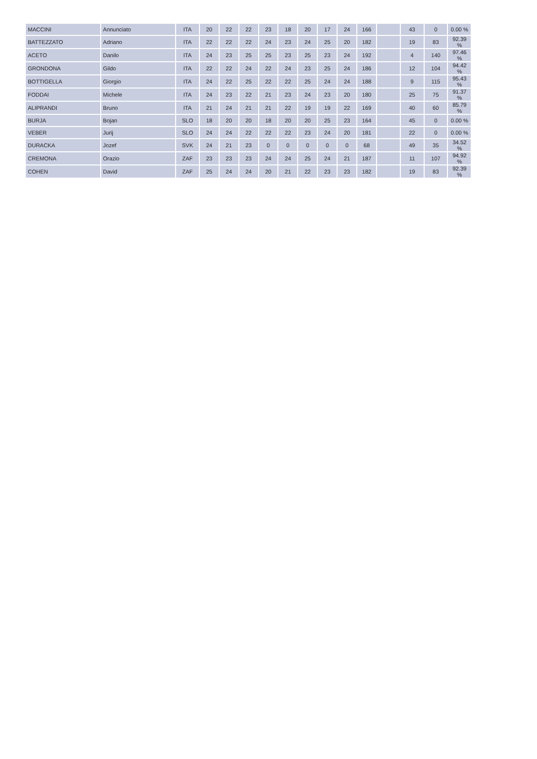| MACCINI | Annunciato | ITA | 20 | 22 | 22 | 23 | 18 | 20 | 17 | 24 | 166 | | 43 | 0 | 0.00 % |
| BATTEZZATO | Adriano | ITA | 22 | 22 | 22 | 24 | 23 | 24 | 25 | 20 | 182 | | 19 | 83 | 92.39 % |
| ACETO | Danilo | ITA | 24 | 23 | 25 | 25 | 23 | 25 | 23 | 24 | 192 | | 4 | 140 | 97.46 % |
| GRONDONA | Gildo | ITA | 22 | 22 | 24 | 22 | 24 | 23 | 25 | 24 | 186 | | 12 | 104 | 94.42 % |
| BOTTIGELLA | Giorgio | ITA | 24 | 22 | 25 | 22 | 22 | 25 | 24 | 24 | 188 | | 9 | 115 | 95.43 % |
| FODDAI | Michele | ITA | 24 | 23 | 22 | 21 | 23 | 24 | 23 | 20 | 180 | | 25 | 75 | 91.37 % |
| ALIPRANDI | Bruno | ITA | 21 | 24 | 21 | 21 | 22 | 19 | 19 | 22 | 169 | | 40 | 60 | 85.79 % |
| BURJA | Bojan | SLO | 18 | 20 | 20 | 18 | 20 | 20 | 25 | 23 | 164 | | 45 | 0 | 0.00 % |
| VEBER | Jurij | SLO | 24 | 24 | 22 | 22 | 22 | 23 | 24 | 20 | 181 | | 22 | 0 | 0.00 % |
| DURACKA | Jozef | SVK | 24 | 21 | 23 | 0 | 0 | 0 | 0 | 0 | 68 | | 49 | 35 | 34.52 % |
| CREMONA | Orazio | ZAF | 23 | 23 | 23 | 24 | 24 | 25 | 24 | 21 | 187 | | 11 | 107 | 94.92 % |
| COHEN | David | ZAF | 25 | 24 | 24 | 20 | 21 | 22 | 23 | 23 | 182 | | 19 | 83 | 92.39 % |